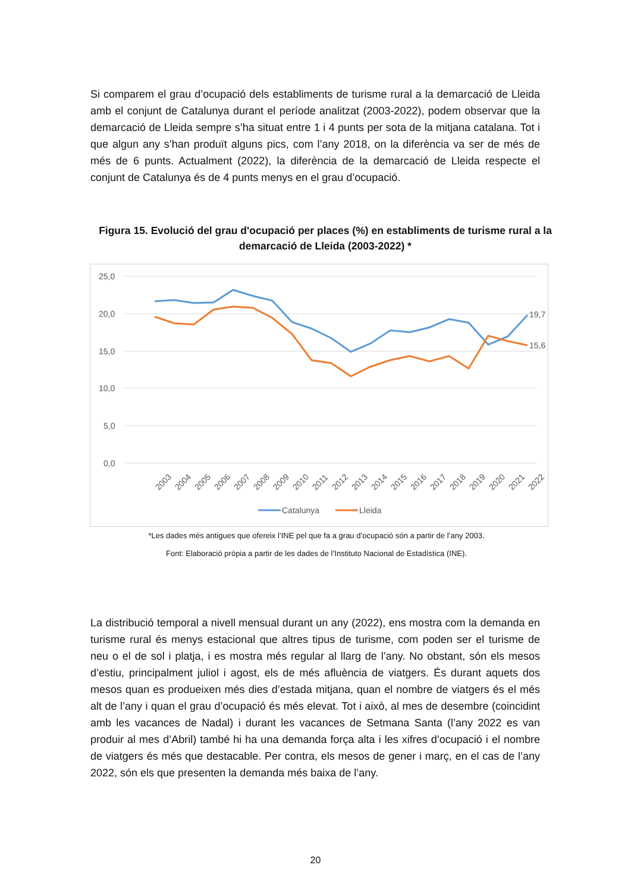Si comparem el grau d’ocupació dels establiments de turisme rural a la demarcació de Lleida amb el conjunt de Catalunya durant el període analitzat (2003-2022), podem observar que la demarcació de Lleida sempre s’ha situat entre 1 i 4 punts per sota de la mitjana catalana. Tot i que algun any s’han produït alguns pics, com l’any 2018, on la diferència va ser de més de més de 6 punts. Actualment (2022), la diferència de la demarcació de Lleida respecte el conjunt de Catalunya és de 4 punts menys en el grau d’ocupació.
Figura 15. Evolució del grau d'ocupació per places (%) en establiments de turisme rural a la demarcació de Lleida (2003-2022) *
25,0
20,0
15,0
10,0
5,0
0,0
19,7
15,6
2003
2004
2005
2006
2007
2008
2009
2010
2011
2012
2013
2014
2015
2016
2017
2018
2019
2020
2021
2022
Catalunya
Lleida
*Les dades més antigues que ofereix l’INE pel que fa a grau d’ocupació són a partir de l’any 2003.
Font: Elaboració pròpia a partir de les dades de l’Instituto Nacional de Estadística (INE).
La distribució temporal a nivell mensual durant un any (2022), ens mostra com la demanda en turisme rural és menys estacional que altres tipus de turisme, com poden ser el turisme de neu o el de sol i platja, i es mostra més regular al llarg de l’any. No obstant, són els mesos d’estiu, principalment juliol i agost, els de més afluència de viatgers. És durant aquets dos mesos quan es produeixen més dies d’estada mitjana, quan el nombre de viatgers és el més alt de l’any i quan el grau d’ocupació és més elevat. Tot i això, al mes de desembre (coincidint amb les vacances de Nadal) i durant les vacances de Setmana Santa (l’any 2022 es van produir al mes d’Abril) també hi ha una demanda força alta i les xifres d’ocupació i el nombre de viatgers és més que destacable. Per contra, els mesos de gener i març, en el cas de l’any 2022, són els que presenten la demanda més baixa de l’any.
20